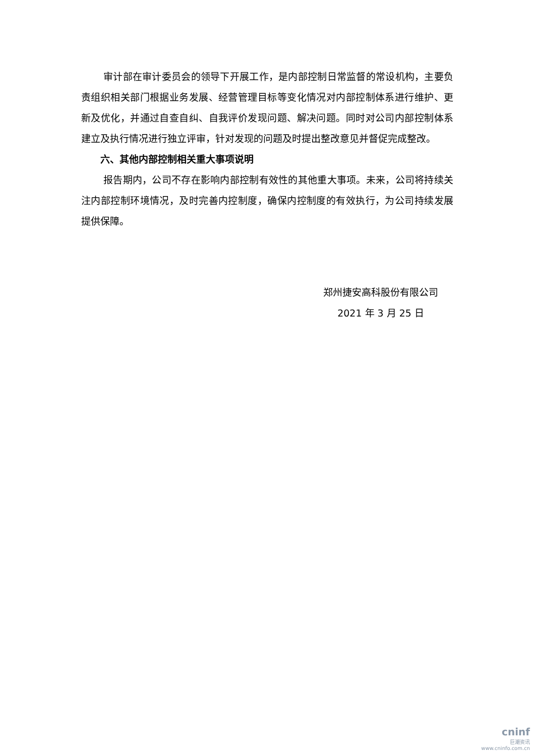审计部在审计委员会的领导下开展工作，是内部控制日常监督的常设机构，主要负责组织相关部门根据业务发展、经营管理目标等变化情况对内部控制体系进行维护、更新及优化，并通过自查自纠、自我评价发现问题、解决问题。同时对公司内部控制体系建立及执行情况进行独立评审，针对发现的问题及时提出整改意见并督促完成整改。
六、其他内部控制相关重大事项说明
报告期内，公司不存在影响内部控制有效性的其他重大事项。未来，公司将持续关注内部控制环境情况，及时完善内控制度，确保内控制度的有效执行，为公司持续发展提供保障。
郑州捷安高科股份有限公司
2021 年 3 月 25 日
cninf
巨潮资讯
www.cninfo.com.cn